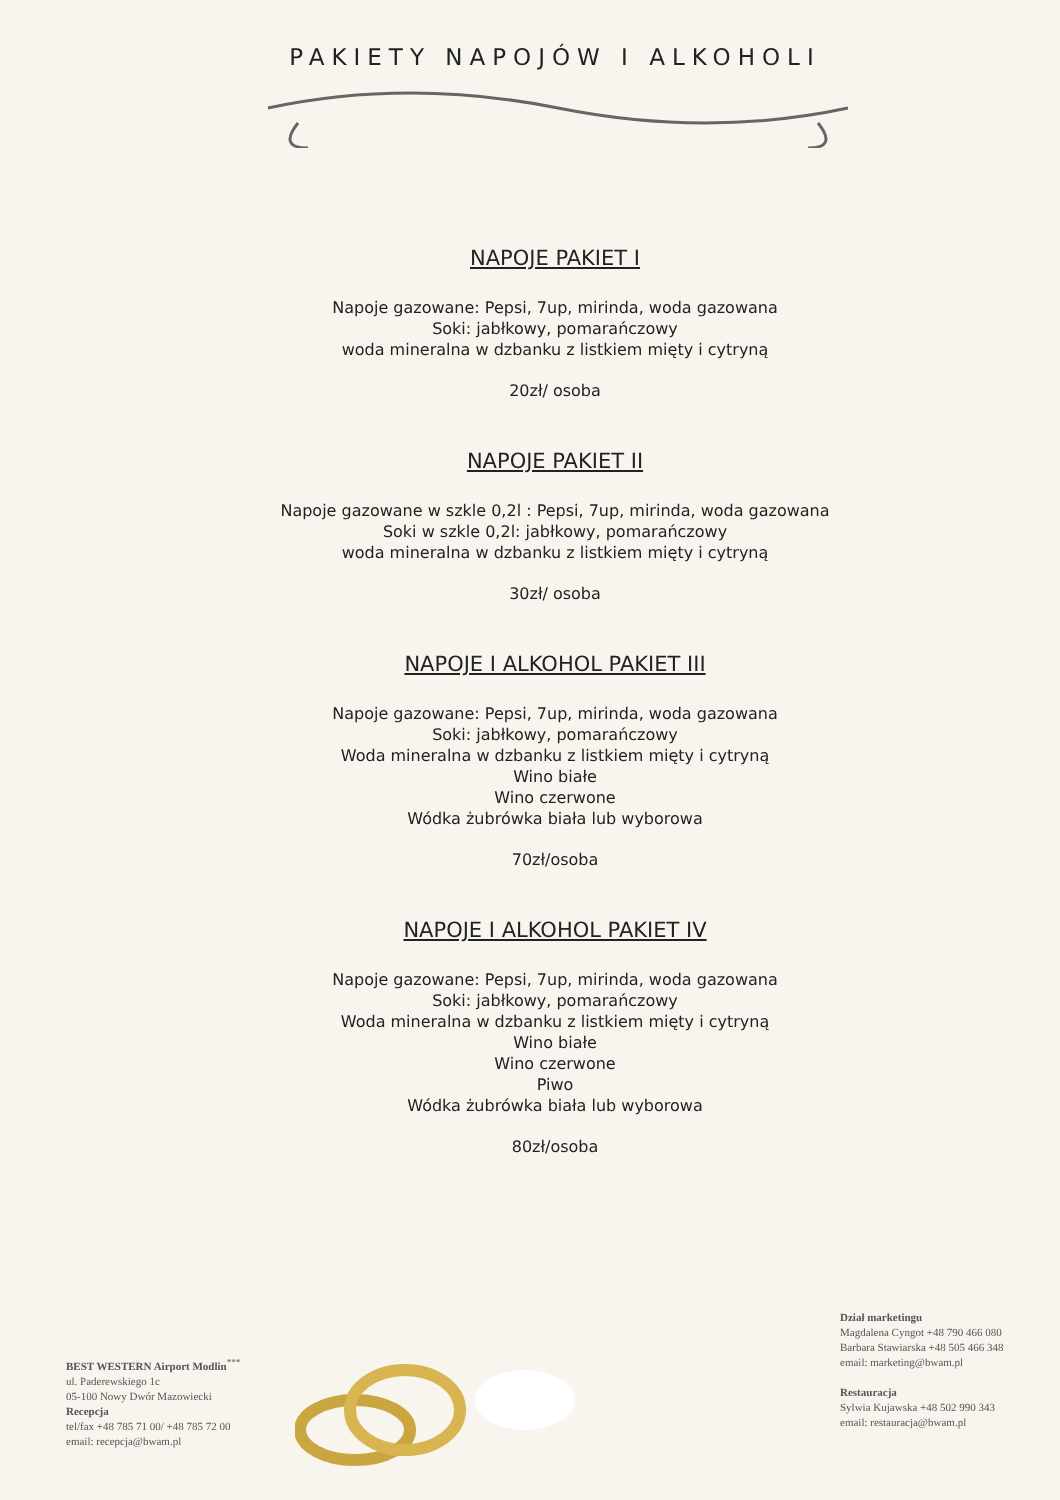PAKIETY NAPOJÓW I ALKOHOLI
NAPOJE PAKIET I
Napoje gazowane: Pepsi, 7up, mirinda, woda gazowana
Soki: jabłkowy, pomarańczowy
woda mineralna w dzbanku z listkiem mięty i cytryną
20zł/ osoba
NAPOJE PAKIET II
Napoje gazowane w szkle 0,2l : Pepsi, 7up, mirinda, woda gazowana
Soki w szkle 0,2l: jabłkowy, pomarańczowy
woda mineralna w dzbanku z listkiem mięty i cytryną
30zł/ osoba
NAPOJE I ALKOHOL PAKIET III
Napoje gazowane: Pepsi, 7up, mirinda, woda gazowana
Soki: jabłkowy, pomarańczowy
Woda mineralna w dzbanku z listkiem mięty i cytryną
Wino białe
Wino czerwone
Wódka żubrówka biała lub wyborowa
70zł/osoba
NAPOJE I ALKOHOL PAKIET IV
Napoje gazowane: Pepsi, 7up, mirinda, woda gazowana
Soki: jabłkowy, pomarańczowy
Woda mineralna w dzbanku z listkiem mięty i cytryną
Wino białe
Wino czerwone
Piwo
Wódka żubrówka biała lub wyborowa
80zł/osoba
BEST WESTERN Airport Modlin<sup>***</sup>
ul. Paderewskiego 1c
05-100 Nowy Dwór Mazowiecki
Recepcja
tel/fax +48 785 71 00/ +48 785 72 00
email: recepcja@bwam.pl
Dział marketingu
Magdalena Cyngot +48 790 466 080
Barbara Stawiarska +48 505 466 348
email: marketing@bwam.pl
Restauracja
Sylwia Kujawska +48 502 990 343
email: restauracja@bwam.pl